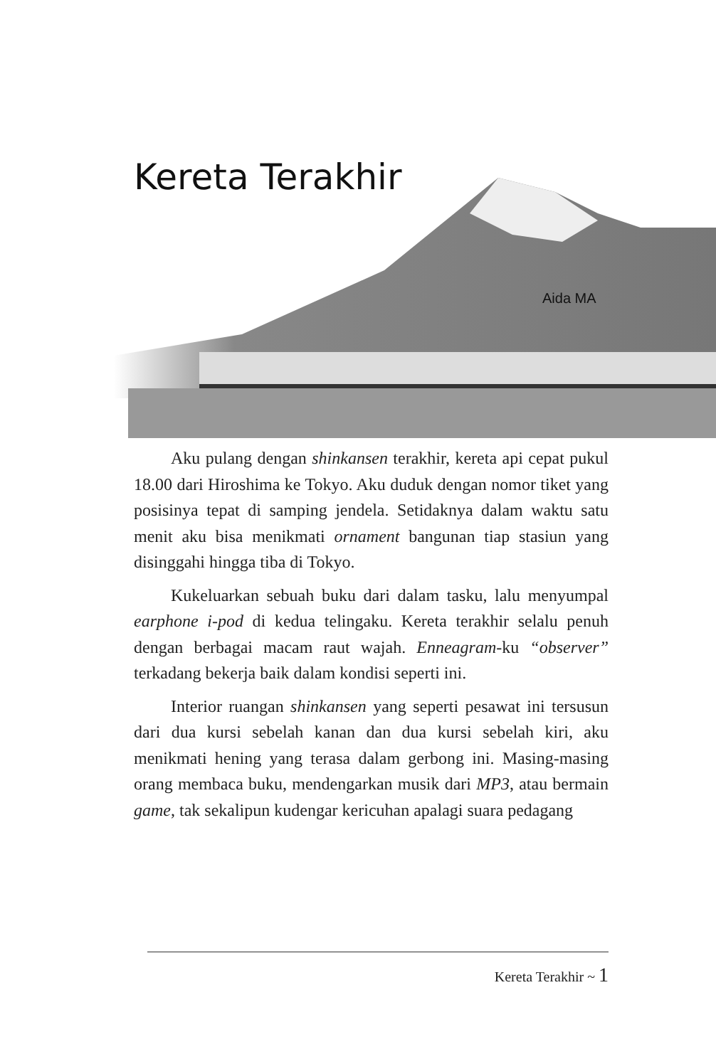Kereta Terakhir
Aida MA
Aku pulang dengan shinkansen terakhir, kereta api cepat pukul 18.00 dari Hiroshima ke Tokyo. Aku duduk dengan nomor tiket yang posisinya tepat di samping jendela. Setidaknya dalam waktu satu menit aku bisa menikmati ornament bangunan tiap stasiun yang disinggahi hingga tiba di Tokyo.
Kukeluarkan sebuah buku dari dalam tasku, lalu menyumpal earphone i-pod di kedua telingaku. Kereta terakhir selalu penuh dengan berbagai macam raut wajah. Enneagram-ku “observer” terkadang bekerja baik dalam kondisi seperti ini.
Interior ruangan shinkansen yang seperti pesawat ini tersusun dari dua kursi sebelah kanan dan dua kursi sebelah kiri, aku menikmati hening yang terasa dalam gerbong ini. Masing-masing orang membaca buku, mendengarkan musik dari MP3, atau bermain game, tak sekalipun kudengar kericuhan apalagi suara pedagang
Kereta Terakhir ~ 1